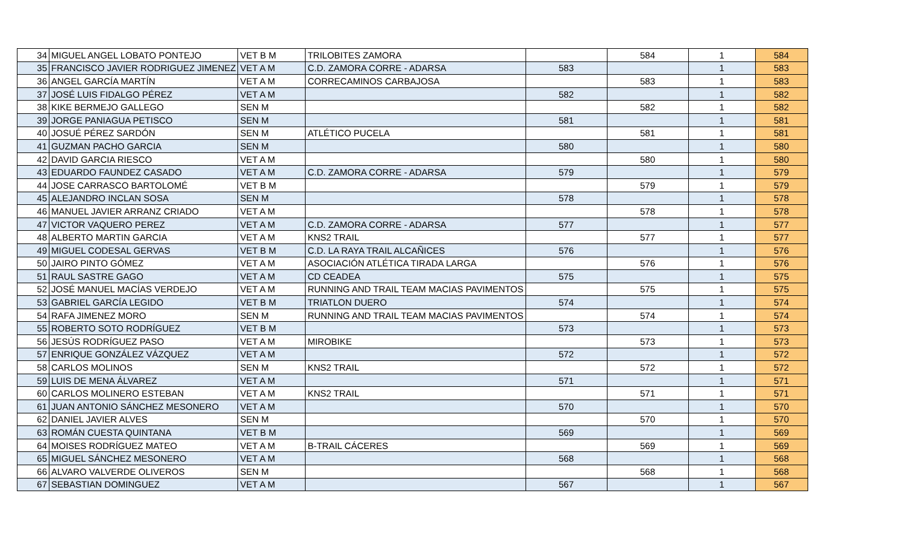| 34 | MIGUEL ANGEL LOBATO PONTEJO | VET B M | TRILOBITES ZAMORA | | 584 | 1 | 584 |
| 35 | FRANCISCO JAVIER RODRIGUEZ JIMENEZ | VET A M | C.D. ZAMORA CORRE - ADARSA | 583 | | 1 | 583 |
| 36 | ANGEL GARCÍA MARTÍN | VET A M | CORRECAMINOS CARBAJOSA | | 583 | 1 | 583 |
| 37 | JOSÉ LUIS FIDALGO PÉREZ | VET A M | | 582 | | 1 | 582 |
| 38 | KIKE BERMEJO GALLEGO | SEN M | | | 582 | 1 | 582 |
| 39 | JORGE PANIAGUA PETISCO | SEN M | | 581 | | 1 | 581 |
| 40 | JOSUÉ PÉREZ SARDÓN | SEN M | ATLÉTICO PUCELA | | 581 | 1 | 581 |
| 41 | GUZMAN PACHO GARCIA | SEN M | | 580 | | 1 | 580 |
| 42 | DAVID GARCIA RIESCO | VET A M | | | 580 | 1 | 580 |
| 43 | EDUARDO FAUNDEZ CASADO | VET A M | C.D. ZAMORA CORRE - ADARSA | 579 | | 1 | 579 |
| 44 | JOSE CARRASCO BARTOLOMÉ | VET B M | | | 579 | 1 | 579 |
| 45 | ALEJANDRO INCLAN SOSA | SEN M | | 578 | | 1 | 578 |
| 46 | MANUEL JAVIER ARRANZ CRIADO | VET A M | | | 578 | 1 | 578 |
| 47 | VICTOR VAQUERO PEREZ | VET A M | C.D. ZAMORA CORRE - ADARSA | 577 | | 1 | 577 |
| 48 | ALBERTO MARTIN GARCIA | VET A M | KNS2 TRAIL | | 577 | 1 | 577 |
| 49 | MIGUEL CODESAL GERVAS | VET B M | C.D. LA RAYA TRAIL ALCAÑICES | 576 | | 1 | 576 |
| 50 | JAIRO PINTO GÓMEZ | VET A M | ASOCIACIÓN ATLÉTICA TIRADA LARGA | | 576 | 1 | 576 |
| 51 | RAUL SASTRE GAGO | VET A M | CD CEADEA | 575 | | 1 | 575 |
| 52 | JOSÉ MANUEL MACÍAS VERDEJO | VET A M | RUNNING AND TRAIL TEAM MACIAS PAVIMENTOS | | 575 | 1 | 575 |
| 53 | GABRIEL GARCÍA LEGIDO | VET B M | TRIATLON DUERO | 574 | | 1 | 574 |
| 54 | RAFA JIMENEZ MORO | SEN M | RUNNING AND TRAIL TEAM MACIAS PAVIMENTOS | | 574 | 1 | 574 |
| 55 | ROBERTO SOTO RODRÍGUEZ | VET B M | | 573 | | 1 | 573 |
| 56 | JESÚS RODRÍGUEZ PASO | VET A M | MIROBIKE | | 573 | 1 | 573 |
| 57 | ENRIQUE GONZÁLEZ VÁZQUEZ | VET A M | | 572 | | 1 | 572 |
| 58 | CARLOS MOLINOS | SEN M | KNS2 TRAIL | | 572 | 1 | 572 |
| 59 | LUIS DE MENA ÁLVAREZ | VET A M | | 571 | | 1 | 571 |
| 60 | CARLOS MOLINERO ESTEBAN | VET A M | KNS2 TRAIL | | 571 | 1 | 571 |
| 61 | JUAN ANTONIO SÁNCHEZ MESONERO | VET A M | | 570 | | 1 | 570 |
| 62 | DANIEL JAVIER ALVES | SEN M | | | 570 | 1 | 570 |
| 63 | ROMÁN CUESTA QUINTANA | VET B M | | 569 | | 1 | 569 |
| 64 | MOISES RODRÍGUEZ MATEO | VET A M | B-TRAIL CÁCERES | | 569 | 1 | 569 |
| 65 | MIGUEL SÁNCHEZ MESONERO | VET A M | | 568 | | 1 | 568 |
| 66 | ALVARO VALVERDE OLIVEROS | SEN M | | | 568 | 1 | 568 |
| 67 | SEBASTIAN DOMINGUEZ | VET A M | | 567 | | 1 | 567 |